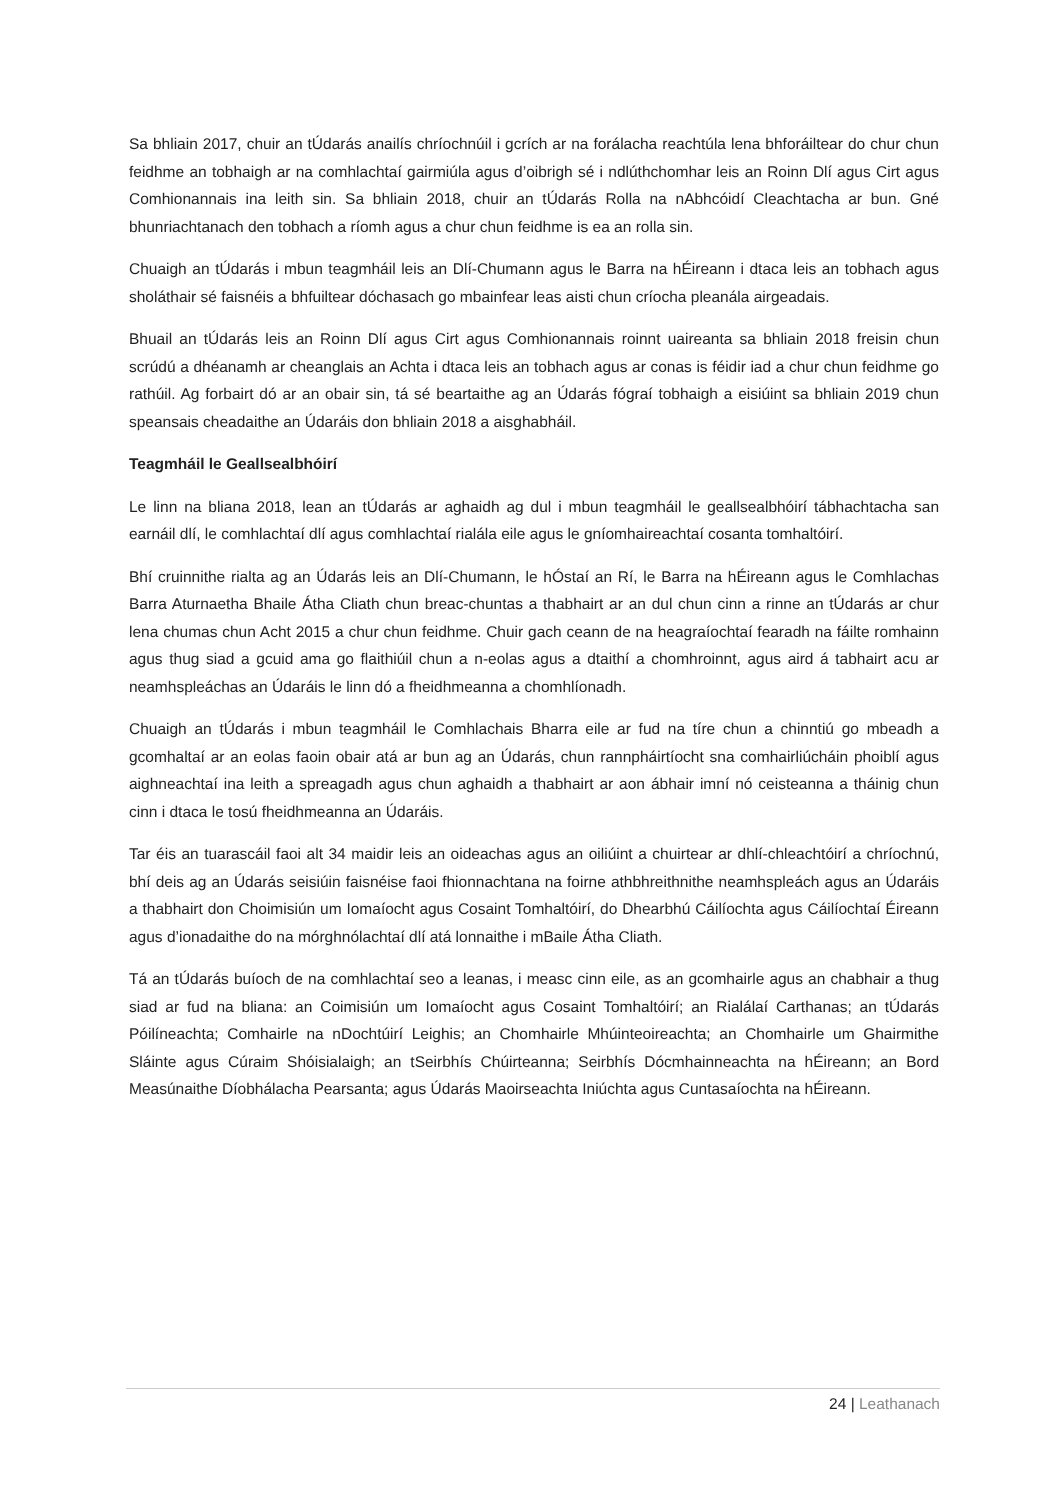Sa bhliain 2017, chuir an tÚdarás anailís chríochnúil i gcrích ar na forálacha reachtúla lena bhforáiltear do chur chun feidhme an tobhaigh ar na comhlachtaí gairmiúla agus d’oibrigh sé i ndlúthchomhar leis an Roinn Dlí agus Cirt agus Comhionannais ina leith sin. Sa bhliain 2018, chuir an tÚdarás Rolla na nAbhcóidí Cleachtacha ar bun. Gné bhunriachtanach den tobhach a ríomh agus a chur chun feidhme is ea an rolla sin.
Chuaigh an tÚdarás i mbun teagmháil leis an Dlí-Chumann agus le Barra na hÉireann i dtaca leis an tobhach agus sholáthair sé faisnéis a bhfuiltear dóchasach go mbainfear leas aisti chun críocha pleanála airgeadais.
Bhuail an tÚdarás leis an Roinn Dlí agus Cirt agus Comhionannais roinnt uaireanta sa bhliain 2018 freisin chun scrúdú a dhéanamh ar cheanglais an Achta i dtaca leis an tobhach agus ar conas is féidir iad a chur chun feidhme go rathúil. Ag forbairt dó ar an obair sin, tá sé beartaithe ag an Údarás fógraí tobhaigh a eisiúint sa bhliain 2019 chun speansais cheadaithe an Údaráis don bhliain 2018 a aisghabháil.
Teagmháil le Geallsealbhóirí
Le linn na bliana 2018, lean an tÚdarás ar aghaidh ag dul i mbun teagmháil le geallsealbhóirí tábhachtacha san earnáil dlí, le comhlachtaí dlí agus comhlachtaí rialála eile agus le gníomhaireachtaí cosanta tomhaltóirí.
Bhí cruinnithe rialta ag an Údarás leis an Dlí-Chumann, le hÓstaí an Rí, le Barra na hÉireann agus le Comhlachas Barra Aturnaetha Bhaile Átha Cliath chun breac-chuntas a thabhairt ar an dul chun cinn a rinne an tÚdarás ar chur lena chumas chun Acht 2015 a chur chun feidhme. Chuir gach ceann de na heagraíochtaí fearadh na fáilte romhainn agus thug siad a gcuid ama go flaithiúil chun a n-eolas agus a dtaithí a chomhroinnt, agus aird á tabhairt acu ar neamhspleáchas an Údaráis le linn dó a fheidhmeanna a chomhlíonadh.
Chuaigh an tÚdarás i mbun teagmháil le Comhlachais Bharra eile ar fud na tíre chun a chinntiú go mbeadh a gcomhaltaí ar an eolas faoin obair atá ar bun ag an Údarás, chun rannpháirtíocht sna comhairliúcháin phoiblí agus aighneachtaí ina leith a spreagadh agus chun aghaidh a thabhairt ar aon ábhair imní nó ceisteanna a tháinig chun cinn i dtaca le tosú fheidhmeanna an Údaráis.
Tar éis an tuarascáil faoi alt 34 maidir leis an oideachas agus an oiliúint a chuirtear ar dhlí-chleachtóirí a chríochnú, bhí deis ag an Údarás seisiúin faisnéise faoi fhionnachtana na foirne athbhreithnithe neamhspleách agus an Údaráis a thabhairt don Choimisiún um Iomaíocht agus Cosaint Tomhaltóirí, do Dhearbhú Cáilíochta agus Cáilíochtaí Éireann agus d’ionadaithe do na mórghnólachtaí dlí atá lonnaithe i mBaile Átha Cliath.
Tá an tÚdarás buíoch de na comhlachtaí seo a leanas, i measc cinn eile, as an gcomhairle agus an chabhair a thug siad ar fud na bliana: an Coimisiún um Iomaíocht agus Cosaint Tomhaltóirí; an Rialálaí Carthanas; an tÚdarás Póilíneachta; Comhairle na nDochtúirí Leighis; an Chomhairle Mhúinteoireachta; an Chomhairle um Ghairmithe Sláinte agus Cúraim Shóisialaigh; an tSeirbhís Chúirteanna; Seirbhís Dócmhainneachta na hÉireann; an Bord Measúnaithe Díobhálacha Pearsanta; agus Údarás Maoirseachta Iniúchta agus Cuntasaíochta na hÉireann.
24 | Leathanach